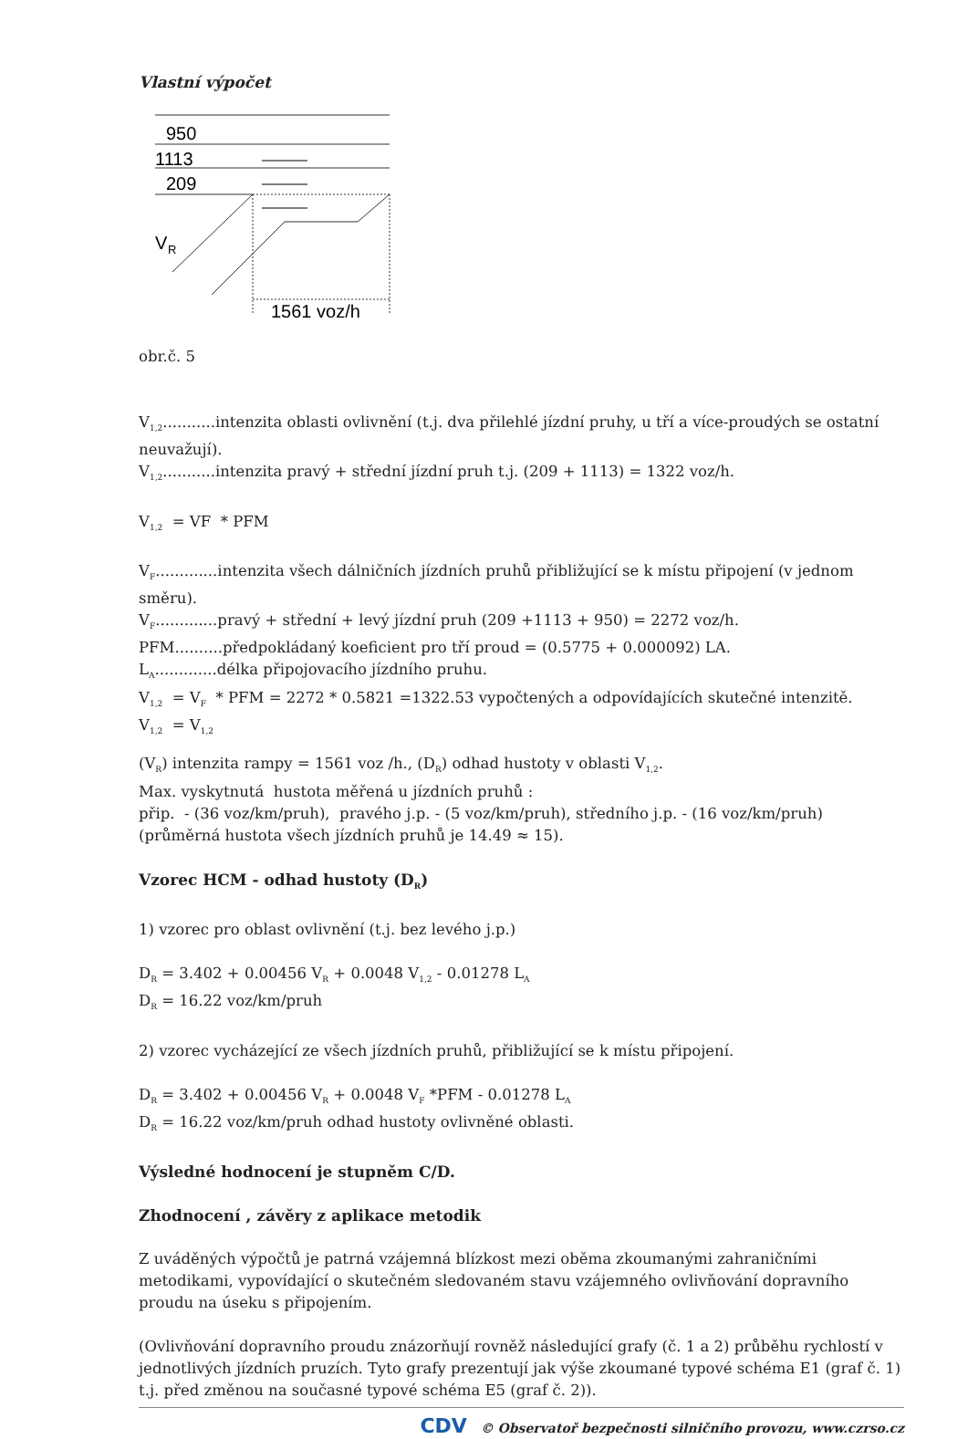Vlastní výpočet
950
1113
209
V
R
1561 voz/h
obr.č. 5
V<sub>1,2</sub>...........intenzita oblasti ovlivnění (t.j. dva přilehlé jízdní pruhy, u tří a více-proudých se ostatní neuvažují).
V<sub>1,2</sub>...........intenzita pravý + střední jízdní pruh t.j. (209 + 1113) = 1322 voz/h.
V<sub>1,2</sub> = VF * PFM
V<sub>F</sub>.............intenzita všech dálničních jízdních pruhů přibližující se k místu připojení (v jednom směru).
V<sub>F</sub>.............pravý + střední + levý jízdní pruh (209 +1113 + 950) = 2272 voz/h.
PFM..........předpokládaný koeficient pro tří proud = (0.5775 + 0.000092) LA.
L<sub>A</sub>.............délka připojovacího jízdního pruhu.
V<sub>1,2</sub> = V<sub>F</sub> * PFM = 2272 * 0.5821 =1322.53 vypočtených a odpovídajících skutečné intenzitě.
V<sub>1,2</sub> = V<sub>1,2</sub>
(V<sub>R</sub>) intenzita rampy = 1561 voz /h., (D<sub>R</sub>) odhad hustoty v oblasti V<sub>1,2</sub>.
Max. vyskytnutá hustota měřená u jízdních pruhů :
přip. - (36 voz/km/pruh), pravého j.p. - (5 voz/km/pruh), středního j.p. - (16 voz/km/pruh)
(průměrná hustota všech jízdních pruhů je 14.49 ≈ 15).
Vzorec HCM - odhad hustoty (D<sub>R</sub>)
1) vzorec pro oblast ovlivnění (t.j. bez levého j.p.)
D<sub>R</sub> = 3.402 + 0.00456 V<sub>R</sub> + 0.0048 V<sub>1,2</sub> - 0.01278 L<sub>A</sub>
D<sub>R</sub> = 16.22 voz/km/pruh
2) vzorec vycházející ze všech jízdních pruhů, přibližující se k místu připojení.
D<sub>R</sub> = 3.402 + 0.00456 V<sub>R</sub> + 0.0048 V<sub>F</sub> *PFM - 0.01278 L<sub>A</sub>
D<sub>R</sub> = 16.22 voz/km/pruh odhad hustoty ovlivněné oblasti.
Výsledné hodnocení je stupněm C/D.
Zhodnocení , závěry z aplikace metodik
Z uváděných výpočtů je patrná vzájemná blízkost mezi oběma zkoumanými zahraničními metodikami, vypovídající o skutečném sledovaném stavu vzájemného ovlivňování dopravního proudu na úseku s připojením.
(Ovlivňování dopravního proudu znázorňují rovněž následující grafy (č. 1 a 2) průběhu rychlostí v jednotlivých jízdních pruzích. Tyto grafy prezentují jak výše zkoumané typové schéma E1 (graf č. 1) t.j. před změnou na současné typové schéma E5 (graf č. 2)).
CDV © Observatoř bezpečnosti silničního provozu, www.czrso.cz